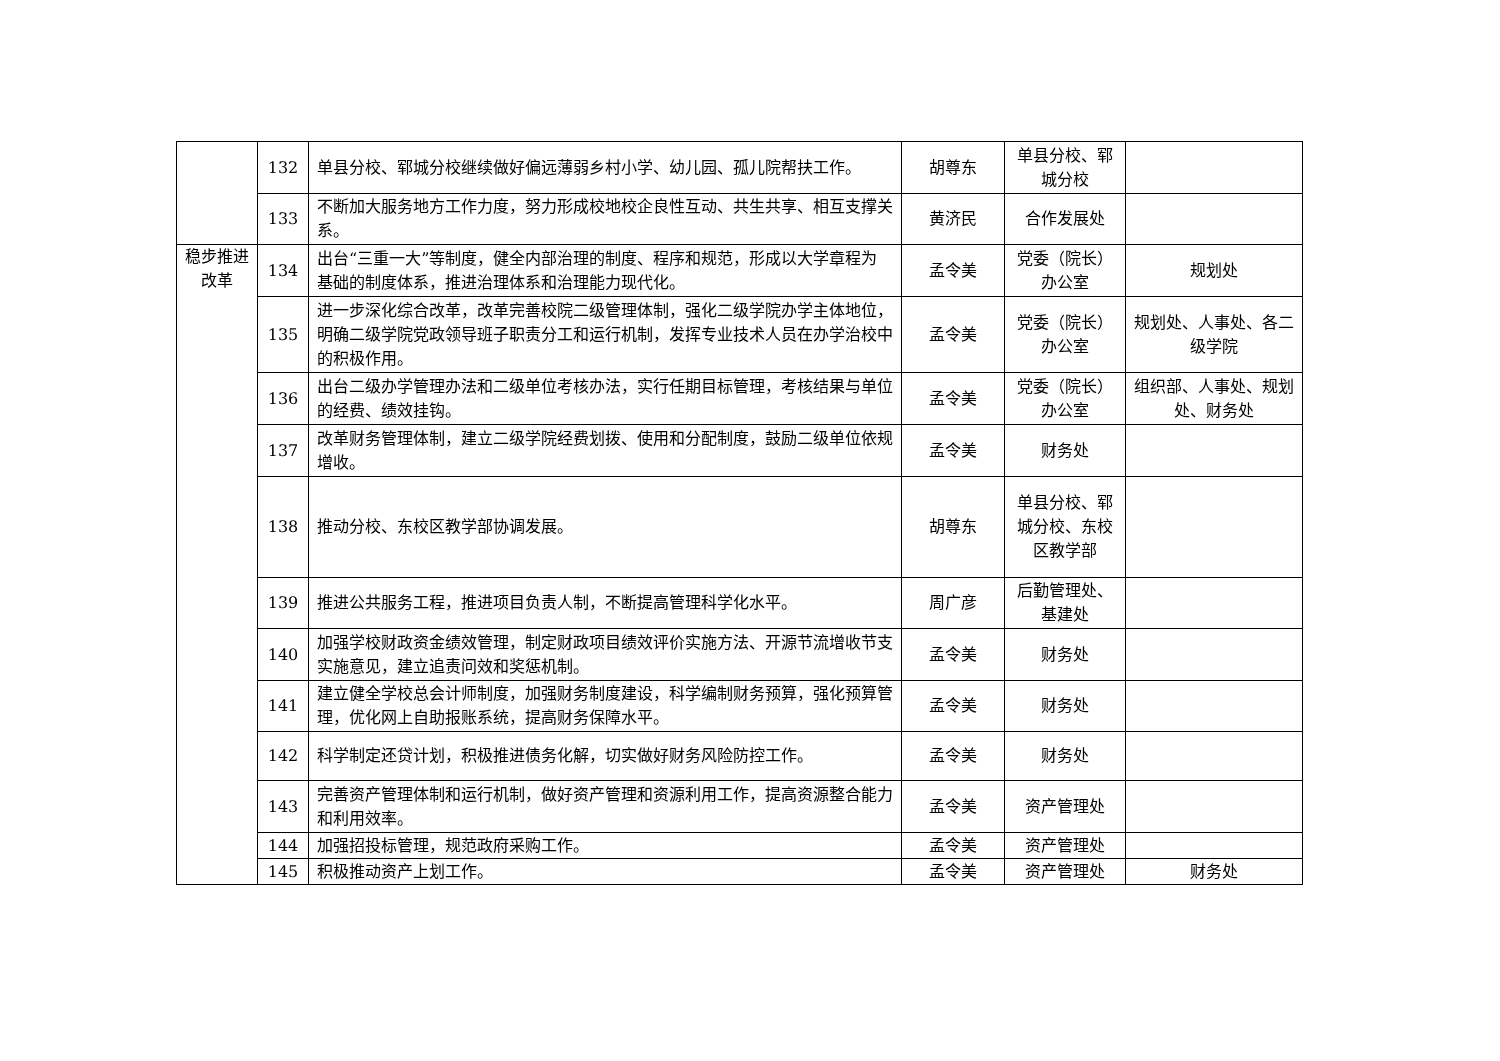| | 132 | 单县分校、郓城分校继续做好偏远薄弱乡村小学、幼儿园、孤儿院帮扶工作。 | 胡尊东 | 单县分校、郓城分校 | |
| | 133 | 不断加大服务地方工作力度，努力形成校地校企良性互动、共生共享、相互支撑关系。 | 黄济民 | 合作发展处 | |
| 稳步推进改革 | 134 | 出台“三重一大”等制度，健全内部治理的制度、程序和规范，形成以大学章程为基础的制度体系，推进治理体系和治理能力现代化。 | 孟令美 | 党委（院长）办公室 | 规划处 |
| | 135 | 进一步深化综合改革，改革完善校院二级管理体制，强化二级学院办学主体地位，明确二级学院党政领导班子职责分工和运行机制，发挥专业技术人员在办学治校中的积极作用。 | 孟令美 | 党委（院长）办公室 | 规划处、人事处、各二级学院 |
| | 136 | 出台二级办学管理办法和二级单位考核办法，实行任期目标管理，考核结果与单位的经费、绩效挂钩。 | 孟令美 | 党委（院长）办公室 | 组织部、人事处、规划处、财务处 |
| | 137 | 改革财务管理体制，建立二级学院经费划拨、使用和分配制度，鼓励二级单位依规增收。 | 孟令美 | 财务处 | |
| | 138 | 推动分校、东校区教学部协调发展。 | 胡尊东 | 单县分校、郓城分校、东校区教学部 | |
| | 139 | 推进公共服务工程，推进项目负责人制，不断提高管理科学化水平。 | 周广彦 | 后勤管理处、基建处 | |
| | 140 | 加强学校财政资金绩效管理，制定财政项目绩效评价实施方法、开源节流增收节支实施意见，建立追责问效和奖惩机制。 | 孟令美 | 财务处 | |
| | 141 | 建立健全学校总会计师制度，加强财务制度建设，科学编制财务预算，强化预算管理，优化网上自助报账系统，提高财务保障水平。 | 孟令美 | 财务处 | |
| | 142 | 科学制定还贷计划，积极推进债务化解，切实做好财务风险防控工作。 | 孟令美 | 财务处 | |
| | 143 | 完善资产管理体制和运行机制，做好资产管理和资源利用工作，提高资源整合能力和利用效率。 | 孟令美 | 资产管理处 | |
| | 144 | 加强招投标管理，规范政府采购工作。 | 孟令美 | 资产管理处 | |
| | 145 | 积极推动资产上划工作。 | 孟令美 | 资产管理处 | 财务处 |